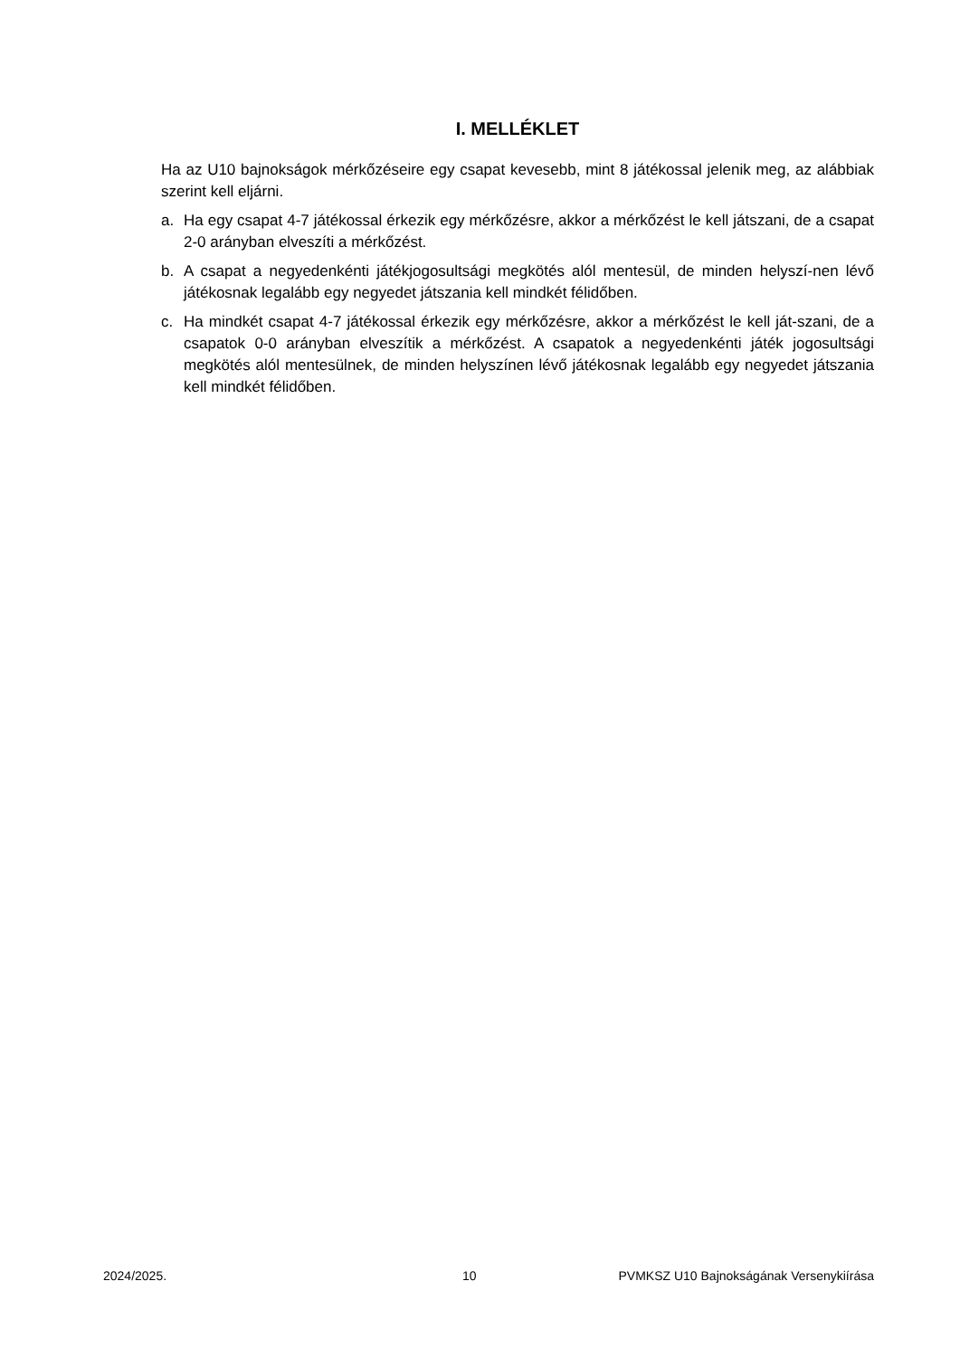I. MELLÉKLET
Ha az U10 bajnokságok mérkőzéseire egy csapat kevesebb, mint 8 játékossal jelenik meg, az alábbiak szerint kell eljárni.
a. Ha egy csapat 4-7 játékossal érkezik egy mérkőzésre, akkor a mérkőzést le kell játszani, de a csapat 2-0 arányban elveszíti a mérkőzést.
b. A csapat a negyedenkénti játékjogosultsági megkötés alól mentesül, de minden helyszí-nen lévő játékosnak legalább egy negyedet játszania kell mindkét félidőben.
c. Ha mindkét csapat 4-7 játékossal érkezik egy mérkőzésre, akkor a mérkőzést le kell ját-szani, de a csapatok 0-0 arányban elveszítik a mérkőzést. A csapatok a negyedenkénti játék jogosultsági megkötés alól mentesülnek, de minden helyszínen lévő játékosnak legalább egy negyedet játszania kell mindkét félidőben.
2024/2025. 10 PVMKSZ U10 Bajnokságának Versenykiírása